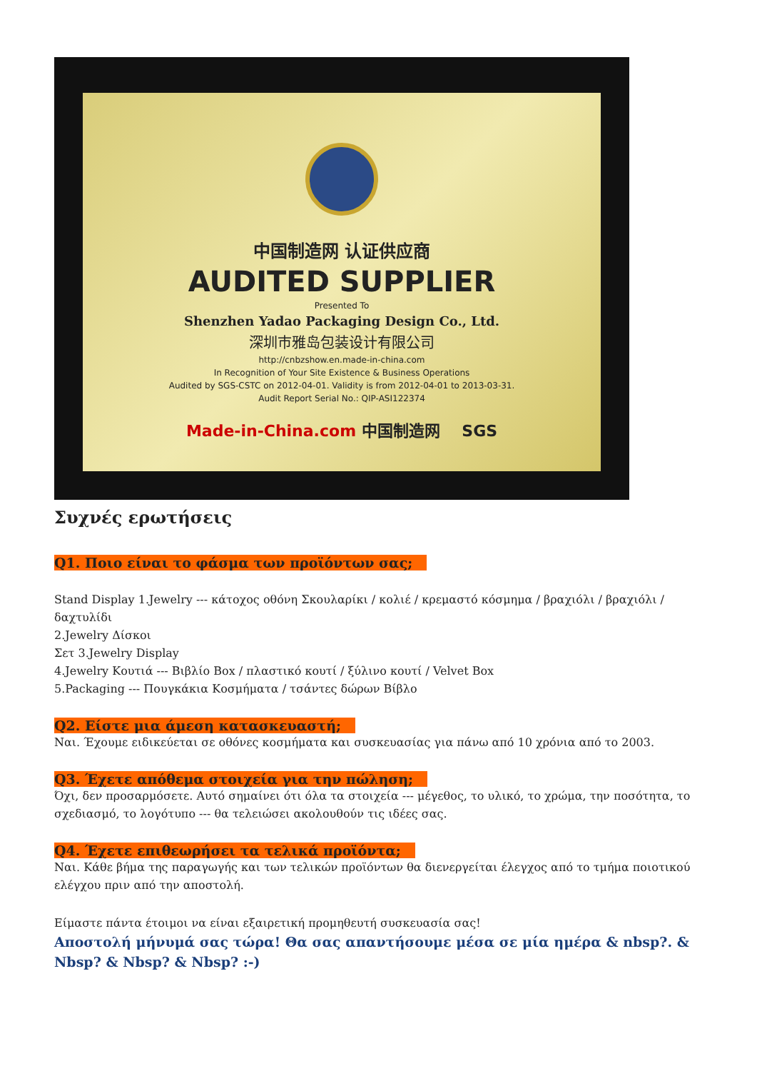中国制造网 认证供应商
AUDITED SUPPLIER
Presented To
Shenzhen Yadao Packaging Design Co., Ltd.
深圳市雅岛包装设计有限公司
http://cnbzshow.en.made-in-china.com
In Recognition of Your Site Existence & Business Operations
Audited by SGS-CSTC on 2012-04-01. Validity is from 2012-04-01 to 2013-03-31.
Audit Report Serial No.: QIP-ASI122374
Made-in-China.com 中国制造网 SGS
Συχνές ερωτήσεις
Q1. Ποιο είναι το φάσμα των προϊόντων σας;
Stand Display 1.Jewelry --- κάτοχος οθόνη Σκουλαρίκι / κολιέ / κρεμαστό κόσμημα / βραχιόλι / βραχιόλι / δαχτυλίδι
2.Jewelry Δίσκοι
Σετ 3.Jewelry Display
4.Jewelry Κουτιά --- Βιβλίο Box / πλαστικό κουτί / ξύλινο κουτί / Velvet Box
5.Packaging --- Πουγκάκια Κοσμήματα / τσάντες δώρων Βίβλο
Q2. Είστε μια άμεση κατασκευαστή;
Ναι. Έχουμε ειδικεύεται σε οθόνες κοσμήματα και συσκευασίας για πάνω από 10 χρόνια από το 2003.
Q3. Έχετε απόθεμα στοιχεία για την πώληση;
Όχι, δεν προσαρμόσετε. Αυτό σημαίνει ότι όλα τα στοιχεία --- μέγεθος, το υλικό, το χρώμα, την ποσότητα, το σχεδιασμό, το λογότυπο --- θα τελειώσει ακολουθούν τις ιδέες σας.
Q4. Έχετε επιθεωρήσει τα τελικά προϊόντα;
Ναι. Κάθε βήμα της παραγωγής και των τελικών προϊόντων θα διενεργείται έλεγχος από το τμήμα ποιοτικού ελέγχου πριν από την αποστολή.
Είμαστε πάντα έτοιμοι να είναι εξαιρετική προμηθευτή συσκευασία σας!
Αποστολή μήνυμά σας τώρα! Θα σας απαντήσουμε μέσα σε μία ημέρα & nbsp?. & Nbsp? & Nbsp? & Nbsp? :-)